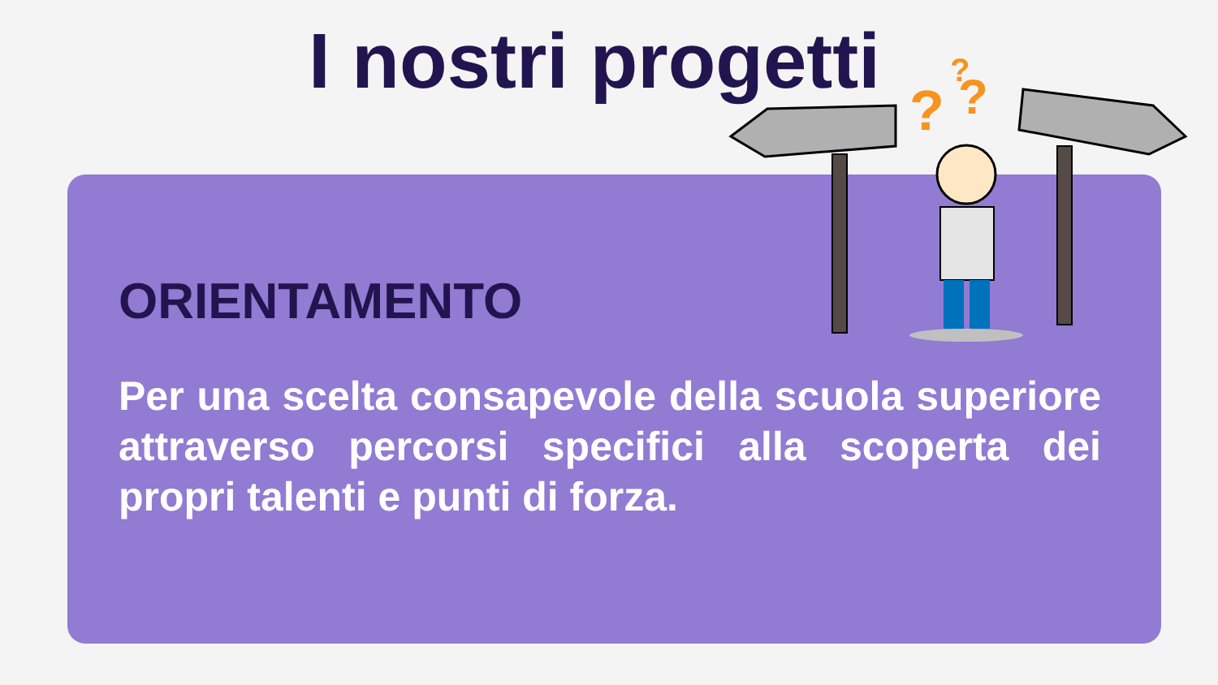I nostri progetti
ORIENTAMENTO
Per una scelta consapevole della scuola superiore attraverso percorsi specifici alla scoperta dei propri talenti e punti di forza.
?
?
?